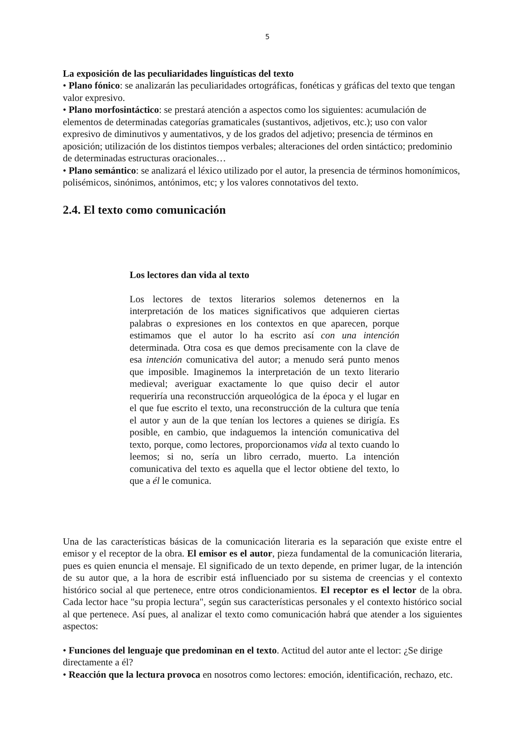5
La exposición de las peculiaridades linguísticas del texto
• Plano fónico: se analizarán las peculiaridades ortográficas, fonéticas y gráficas del texto que tengan valor expresivo.
• Plano morfosintáctico: se prestará atención a aspectos como los siguientes: acumulación de elementos de determinadas categorías gramaticales (sustantivos, adjetivos, etc.); uso con valor expresivo de diminutivos y aumentativos, y de los grados del adjetivo; presencia de términos en aposición; utilización de los distintos tiempos verbales; alteraciones del orden sintáctico; predominio de determinadas estructuras oracionales…
• Plano semántico: se analizará el léxico utilizado por el autor, la presencia de términos homonímicos, polisémicos, sinónimos, antónimos, etc; y los valores connotativos del texto.
2.4. El texto como comunicación
Los lectores dan vida al texto
Los lectores de textos literarios solemos detenernos en la interpretación de los matices significativos que adquieren ciertas palabras o expresiones en los contextos en que aparecen, porque estimamos que el autor lo ha escrito así con una intención determinada. Otra cosa es que demos precisamente con la clave de esa intención comunicativa del autor; a menudo será punto menos que imposible. Imaginemos la interpretación de un texto literario medieval; averiguar exactamente lo que quiso decir el autor requeriría una reconstrucción arqueológica de la época y el lugar en el que fue escrito el texto, una reconstrucción de la cultura que tenía el autor y aun de la que tenían los lectores a quienes se dirigía. Es posible, en cambio, que indaguemos la intención comunicativa del texto, porque, como lectores, proporcionamos vida al texto cuando lo leemos; si no, sería un libro cerrado, muerto. La intención comunicativa del texto es aquella que el lector obtiene del texto, lo que a él le comunica.
Una de las características básicas de la comunicación literaria es la separación que existe entre el emisor y el receptor de la obra. El emisor es el autor, pieza fundamental de la comunicación literaria, pues es quien enuncia el mensaje. El significado de un texto depende, en primer lugar, de la intención de su autor que, a la hora de escribir está influenciado por su sistema de creencias y el contexto histórico social al que pertenece, entre otros condicionamientos. El receptor es el lector de la obra. Cada lector hace "su propia lectura", según sus características personales y el contexto histórico social al que pertenece. Así pues, al analizar el texto como comunicación habrá que atender a los siguientes aspectos:
• Funciones del lenguaje que predominan en el texto. Actitud del autor ante el lector: ¿Se dirige directamente a él?
• Reacción que la lectura provoca en nosotros como lectores: emoción, identificación, rechazo, etc.